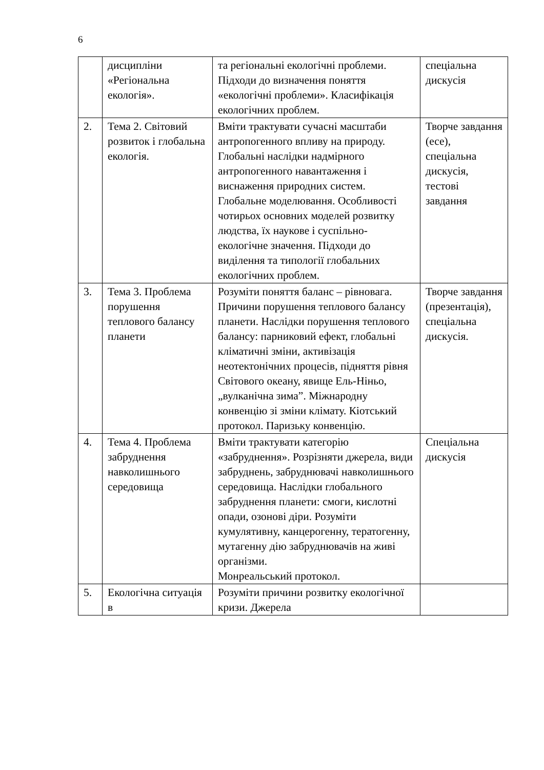6
| | дисципліни «Регіональна екологія». | та регіональні екологічні проблеми. Підходи до визначення поняття «екологічні проблеми». Класифікація екологічних проблем. | спеціальна дискусія |
| 2. | Тема 2. Світовий розвиток і глобальна екологія. | Вміти трактувати сучасні масштаби антропогенного впливу на природу. Глобальні наслідки надмірного антропогенного навантаження і виснаження природних систем. Глобальне моделювання. Особливості чотирьох основних моделей розвитку людства, їх наукове і суспільно-екологічне значення. Підходи до виділення та типології глобальних екологічних проблем. | Творче завдання (есе), спеціальна дискусія, тестові завдання |
| 3. | Тема 3. Проблема порушення теплового балансу планети | Розуміти поняття баланс – рівновага. Причини порушення теплового балансу планети. Наслідки порушення теплового балансу: парниковий ефект, глобальні кліматичні зміни, активізація неотектонічних процесів, підняття рівня Світового океану, явище Ель-Ніньо, „вулканічна зима”. Міжнародну конвенцію зі зміни клімату. Кіотський протокол. Паризьку конвенцію. | Творче завдання (презентація), спеціальна дискусія. |
| 4. | Тема 4. Проблема забруднення навколишнього середовища | Вміти трактувати категорію «забруднення». Розрізняти джерела, види забруднень, забруднювачі навколишнього середовища. Наслідки глобального забруднення планети: смоги, кислотні опади, озонові діри. Розуміти кумулятивну, канцерогенну, тератогенну, мутагенну дію забруднювачів на живі організми. Монреальський протокол. | Спеціальна дискусія |
| 5. | Екологічна ситуація в | Розуміти причини розвитку екологічної кризи. Джерела | |